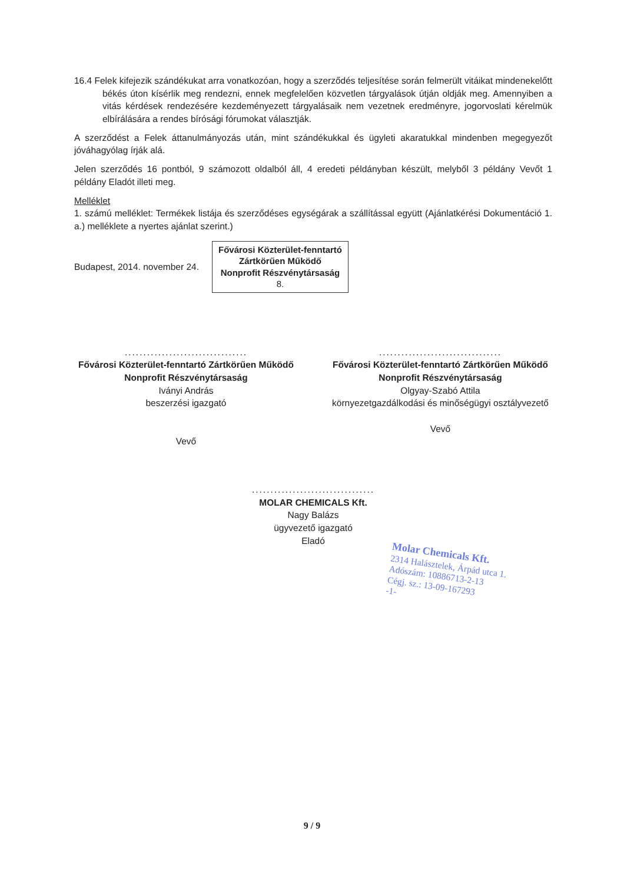16.4 Felek kifejezik szándékukat arra vonatkozóan, hogy a szerződés teljesítése során felmerült vitáikat mindenekelőtt békés úton kísérlik meg rendezni, ennek megfelelően közvetlen tárgyalások útján oldják meg. Amennyiben a vitás kérdések rendezésére kezdeményezett tárgyalásaik nem vezetnek eredményre, jogorvoslati kérelmük elbírálására a rendes bírósági fórumokat választják.
A szerződést a Felek áttanulmányozás után, mint szándékukkal és ügyleti akaratukkal mindenben megegyezőt jóváhagyólag írják alá.
Jelen szerződés 16 pontból, 9 számozott oldalból áll, 4 eredeti példányban készült, melyből 3 példány Vevőt 1 példány Eladót illeti meg.
Melléklet
1. számú melléklet: Termékek listája és szerződéses egységárak a szállítással együtt (Ajánlatkérési Dokumentáció 1. a.) melléklete a nyertes ajánlat szerint.)
Budapest, 2014. november 24.
Fővárosi Közterület-fenntartó
Zártkörűen Működő
Nonprofit Részvénytársaság
8.
.................................
Fővárosi Közterület-fenntartó Zártkörűen Működő Nonprofit Részvénytársaság
Iványi András
beszerzési igazgató
Vevő
.................................
Fővárosi Közterület-fenntartó Zártkörűen Működő Nonprofit Részvénytársaság
Olgyay-Szabó Attila
környezetgazdálkodási és minőségügyi osztályvezető
Vevő
.................................
MOLAR CHEMICALS Kft.
Nagy Balázs
ügyvezető igazgató
Eladó
Molar Chemicals Kft.
2314 Halásztelek, Árpád utca 1.
Adószám: 10886713-2-13
Cégj. sz.: 13-09-167293
-1-
9 / 9